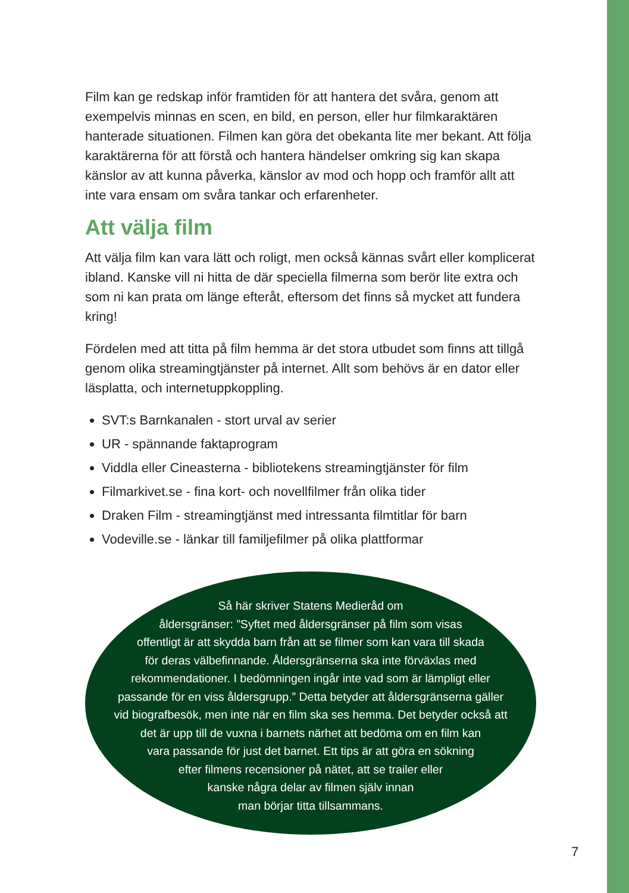Film kan ge redskap inför framtiden för att hantera det svåra, genom att exempelvis minnas en scen, en bild, en person, eller hur filmkaraktären hanterade situationen. Filmen kan göra det obekanta lite mer bekant. Att följa karaktärerna för att förstå och hantera händelser omkring sig kan skapa känslor av att kunna påverka, känslor av mod och hopp och framför allt att inte vara ensam om svåra tankar och erfarenheter.
Att välja film
Att välja film kan vara lätt och roligt, men också kännas svårt eller komplicerat ibland. Kanske vill ni hitta de där speciella filmerna som berör lite extra och som ni kan prata om länge efteråt, eftersom det finns så mycket att fundera kring!
Fördelen med att titta på film hemma är det stora utbudet som finns att tillgå genom olika streamingtjänster på internet. Allt som behövs är en dator eller läsplatta, och internetuppkoppling.
SVT:s Barnkanalen - stort urval av serier
UR - spännande faktaprogram
Viddla eller Cineasterna - bibliotekens streamingtjänster för film
Filmarkivet.se - fina kort- och novellfilmer från olika tider
Draken Film - streamingtjänst med intressanta filmtitlar för barn
Vodeville.se - länkar till familjefilmer på olika plattformar
Så här skriver Statens Medieråd om
åldersgränser: ”Syftet med åldersgränser på film som visas
offentligt är att skydda barn från att se filmer som kan vara till skada
för deras välbefinnande. Åldersgränserna ska inte förväxlas med
rekommendationer. I bedömningen ingår inte vad som är lämpligt eller
passande för en viss åldersgrupp.” Detta betyder att åldersgränserna gäller
vid biografbesök, men inte när en film ska ses hemma. Det betyder också att
det är upp till de vuxna i barnets närhet att bedöma om en film kan
vara passande för just det barnet. Ett tips är att göra en sökning
efter filmens recensioner på nätet, att se trailer eller
kanske några delar av filmen själv innan
man börjar titta tillsammans.
7